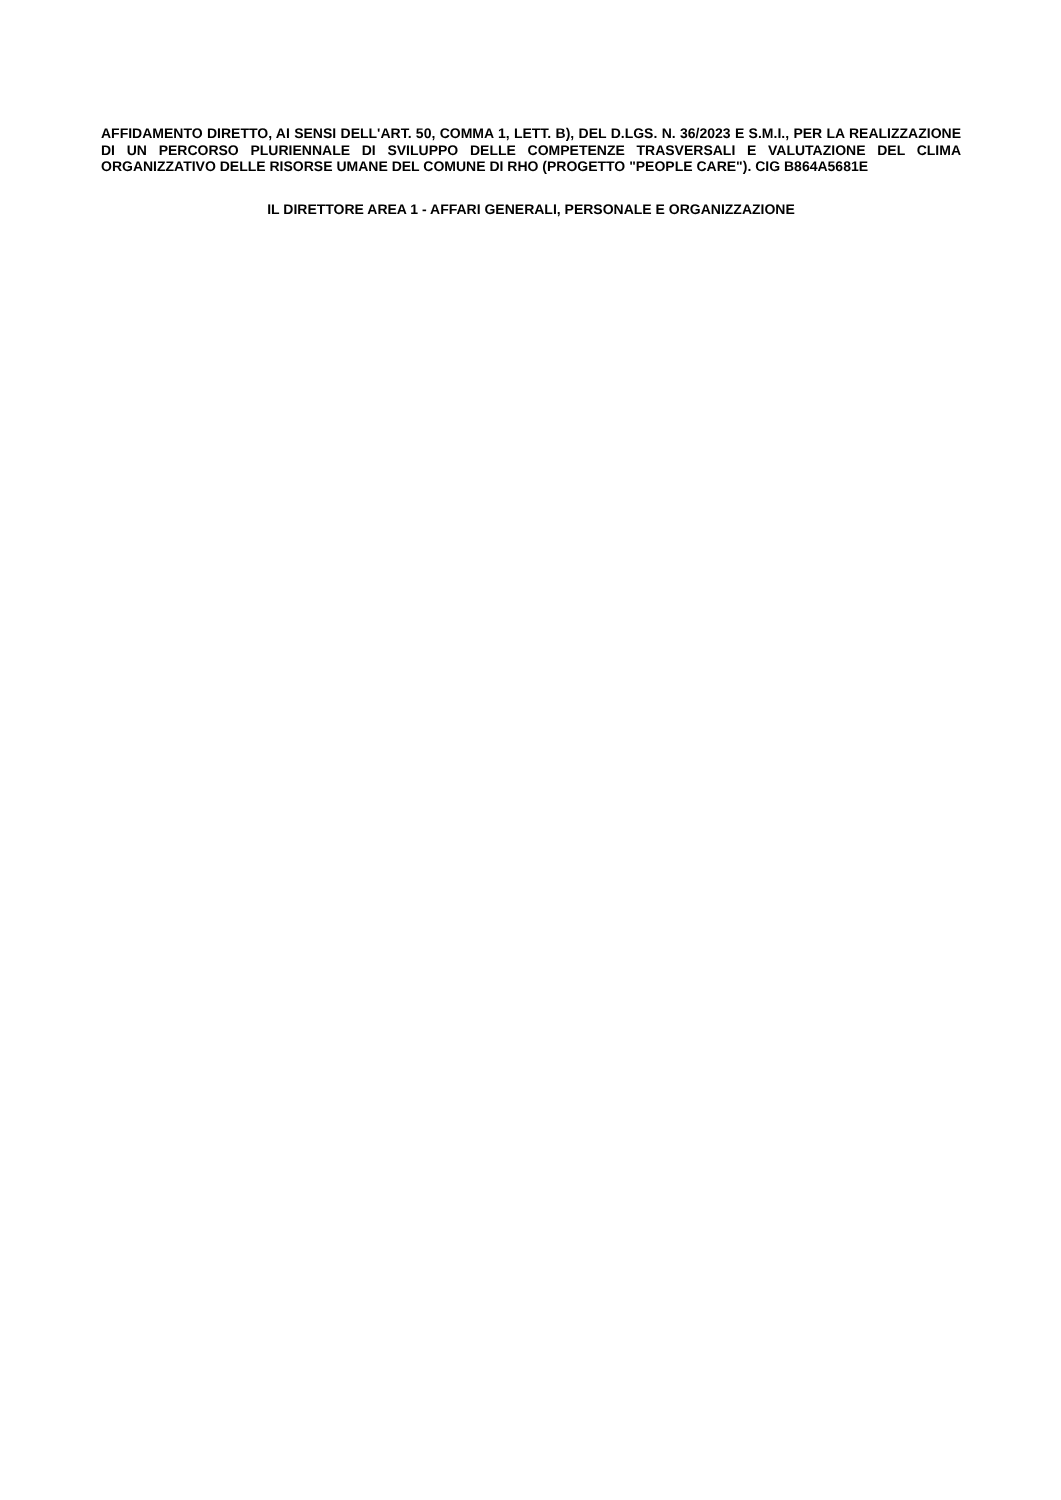AFFIDAMENTO DIRETTO, AI SENSI DELL'ART. 50, COMMA 1, LETT. B), DEL D.LGS. N. 36/2023 E S.M.I., PER LA REALIZZAZIONE DI UN PERCORSO PLURIENNALE DI SVILUPPO DELLE COMPETENZE TRASVERSALI E VALUTAZIONE DEL CLIMA ORGANIZZATIVO DELLE RISORSE UMANE DEL COMUNE DI RHO (PROGETTO "PEOPLE CARE"). CIG B864A5681E
IL DIRETTORE AREA 1 - AFFARI GENERALI, PERSONALE E ORGANIZZAZIONE